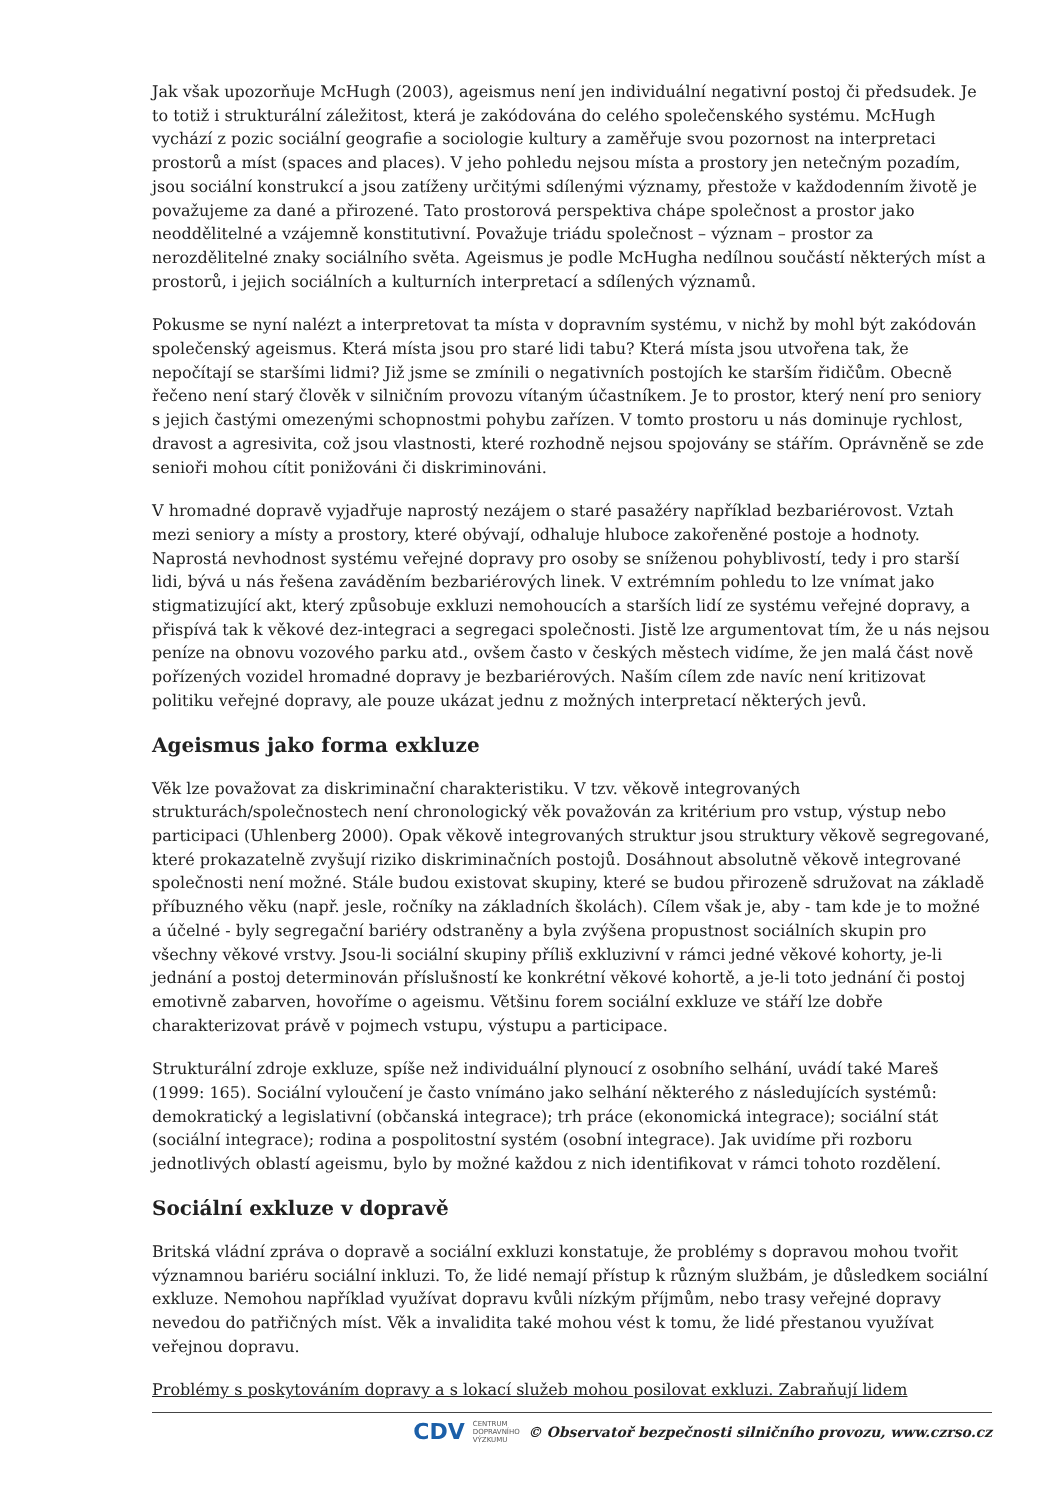Jak však upozorňuje McHugh (2003), ageismus není jen individuální negativní postoj či předsudek. Je to totiž i strukturální záležitost, která je zakódována do celého společenského systému. McHugh vychází z pozic sociální geografie a sociologie kultury a zaměřuje svou pozornost na interpretaci prostorů a míst (spaces and places). V jeho pohledu nejsou místa a prostory jen netečným pozadím, jsou sociální konstrukcí a jsou zatíženy určitými sdílenými významy, přestože v každodenním životě je považujeme za dané a přirozené. Tato prostorová perspektiva chápe společnost a prostor jako neoddělitelné a vzájemně konstitutivní. Považuje triádu společnost – význam – prostor za nerozdělitelné znaky sociálního světa. Ageismus je podle McHugha nedílnou součástí některých míst a prostorů, i jejich sociálních a kulturních interpretací a sdílených významů.
Pokusme se nyní nalézt a interpretovat ta místa v dopravním systému, v nichž by mohl být zakódován společenský ageismus. Která místa jsou pro staré lidi tabu? Která místa jsou utvořena tak, že nepočítají se staršími lidmi? Již jsme se zmínili o negativních postojích ke starším řidičům. Obecně řečeno není starý člověk v silničním provozu vítaným účastníkem. Je to prostor, který není pro seniory s jejich častými omezenými schopnostmi pohybu zařízen. V tomto prostoru u nás dominuje rychlost, dravost a agresivita, což jsou vlastnosti, které rozhodně nejsou spojovány se stářím. Oprávněně se zde senioři mohou cítit ponižováni či diskriminováni.
V hromadné dopravě vyjadřuje naprostý nezájem o staré pasažéry například bezbariérovost. Vztah mezi seniory a místy a prostory, které obývají, odhaluje hluboce zakořeněné postoje a hodnoty. Naprostá nevhodnost systému veřejné dopravy pro osoby se sníženou pohyblivostí, tedy i pro starší lidi, bývá u nás řešena zaváděním bezbariérových linek. V extrémním pohledu to lze vnímat jako stigmatizující akt, který způsobuje exkluzi nemohoucích a starších lidí ze systému veřejné dopravy, a přispívá tak k věkové dez-integraci a segregaci společnosti. Jistě lze argumentovat tím, že u nás nejsou peníze na obnovu vozového parku atd., ovšem často v českých městech vidíme, že jen malá část nově pořízených vozidel hromadné dopravy je bezbariérových. Naším cílem zde navíc není kritizovat politiku veřejné dopravy, ale pouze ukázat jednu z možných interpretací některých jevů.
Ageismus jako forma exkluze
Věk lze považovat za diskriminační charakteristiku. V tzv. věkově integrovaných strukturách/společnostech není chronologický věk považován za kritérium pro vstup, výstup nebo participaci (Uhlenberg 2000). Opak věkově integrovaných struktur jsou struktury věkově segregované, které prokazatelně zvyšují riziko diskriminačních postojů. Dosáhnout absolutně věkově integrované společnosti není možné. Stále budou existovat skupiny, které se budou přirozeně sdružovat na základě příbuzného věku (např. jesle, ročníky na základních školách). Cílem však je, aby - tam kde je to možné a účelné - byly segregační bariéry odstraněny a byla zvýšena propustnost sociálních skupin pro všechny věkové vrstvy. Jsou-li sociální skupiny příliš exkluzivní v rámci jedné věkové kohorty, je-li jednání a postoj determinován příslušností ke konkrétní věkové kohortě, a je-li toto jednání či postoj emotivně zabarven, hovoříme o ageismu. Většinu forem sociální exkluze ve stáří lze dobře charakterizovat právě v pojmech vstupu, výstupu a participace.
Strukturální zdroje exkluze, spíše než individuální plynoucí z osobního selhání, uvádí také Mareš (1999: 165). Sociální vyloučení je často vnímáno jako selhání některého z následujících systémů: demokratický a legislativní (občanská integrace); trh práce (ekonomická integrace); sociální stát (sociální integrace); rodina a pospolitostní systém (osobní integrace). Jak uvidíme při rozboru jednotlivých oblastí ageismu, bylo by možné každou z nich identifikovat v rámci tohoto rozdělení.
Sociální exkluze v dopravě
Britská vládní zpráva o dopravě a sociální exkluzi konstatuje, že problémy s dopravou mohou tvořit významnou bariéru sociální inkluzi. To, že lidé nemají přístup k různým službám, je důsledkem sociální exkluze. Nemohou například využívat dopravu kvůli nízkým příjmům, nebo trasy veřejné dopravy nevedou do patřičných míst. Věk a invalidita také mohou vést k tomu, že lidé přestanou využívat veřejnou dopravu.
Problémy s poskytováním dopravy a s lokací služeb mohou posilovat exkluzi. Zabraňují lidem
CDV CENTRUM
DOPRAVNÍHO
VÝZKUMU © Observatoř bezpečnosti silničního provozu, www.czrso.cz